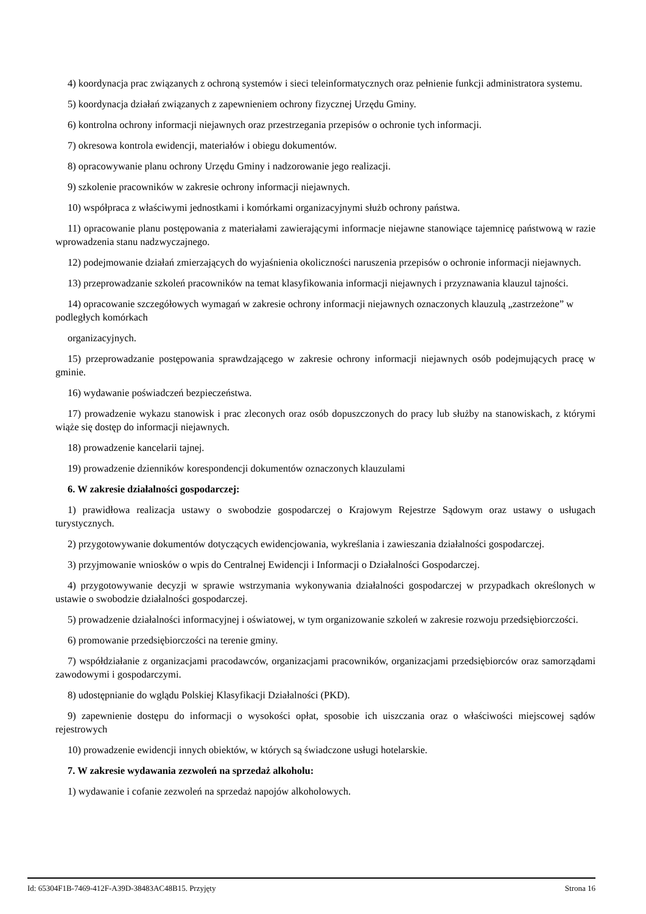4) koordynacja prac związanych z ochroną systemów i sieci teleinformatycznych oraz pełnienie funkcji administratora systemu.
5) koordynacja działań związanych z zapewnieniem ochrony fizycznej Urzędu Gminy.
6) kontrolna ochrony informacji niejawnych oraz przestrzegania przepisów o ochronie tych informacji.
7) okresowa kontrola ewidencji, materiałów i obiegu dokumentów.
8) opracowywanie planu ochrony Urzędu Gminy i nadzorowanie jego realizacji.
9) szkolenie pracowników w zakresie ochrony informacji niejawnych.
10) współpraca z właściwymi jednostkami i komórkami organizacyjnymi służb ochrony państwa.
11) opracowanie planu postępowania z materiałami zawierającymi informacje niejawne stanowiące tajemnicę państwową w razie wprowadzenia stanu nadzwyczajnego.
12) podejmowanie działań zmierzających do wyjaśnienia okoliczności naruszenia przepisów o ochronie informacji niejawnych.
13) przeprowadzanie szkoleń pracowników na temat klasyfikowania informacji niejawnych i przyznawania klauzul tajności.
14) opracowanie szczegółowych wymagań w zakresie ochrony informacji niejawnych oznaczonych klauzulą „zastrzeżone” w podległych komórkach
organizacyjnych.
15) przeprowadzanie postępowania sprawdzającego w zakresie ochrony informacji niejawnych osób podejmujących pracę w gminie.
16) wydawanie poświadczeń bezpieczeństwa.
17) prowadzenie wykazu stanowisk i prac zleconych oraz osób dopuszczonych do pracy lub służby na stanowiskach, z którymi wiąże się dostęp do informacji niejawnych.
18) prowadzenie kancelarii tajnej.
19) prowadzenie dzienników korespondencji dokumentów oznaczonych klauzulami
6. W zakresie działalności gospodarczej:
1) prawidłowa realizacja ustawy o swobodzie gospodarczej o Krajowym Rejestrze Sądowym oraz ustawy o usługach turystycznych.
2) przygotowywanie dokumentów dotyczących ewidencjowania, wykreślania i zawieszania działalności gospodarczej.
3) przyjmowanie wniosków o wpis do Centralnej Ewidencji i Informacji o Działalności Gospodarczej.
4) przygotowywanie decyzji w sprawie wstrzymania wykonywania działalności gospodarczej w przypadkach określonych w ustawie o swobodzie działalności gospodarczej.
5) prowadzenie działalności informacyjnej i oświatowej, w tym organizowanie szkoleń w zakresie rozwoju przedsiębiorczości.
6) promowanie przedsiębiorczości na terenie gminy.
7) współdziałanie z organizacjami pracodawców, organizacjami pracowników, organizacjami przedsiębiorców oraz samorządami zawodowymi i gospodarczymi.
8) udostępnianie do wglądu Polskiej Klasyfikacji Działalności (PKD).
9) zapewnienie dostępu do informacji o wysokości opłat, sposobie ich uiszczania oraz o właściwości miejscowej sądów rejestrowych
10) prowadzenie ewidencji innych obiektów, w których są świadczone usługi hotelarskie.
7. W zakresie wydawania zezwoleń na sprzedaż alkoholu:
1) wydawanie i cofanie zezwoleń na sprzedaż napojów alkoholowych.
Id: 65304F1B-7469-412F-A39D-38483AC48B15. Przyjęty Strona 16